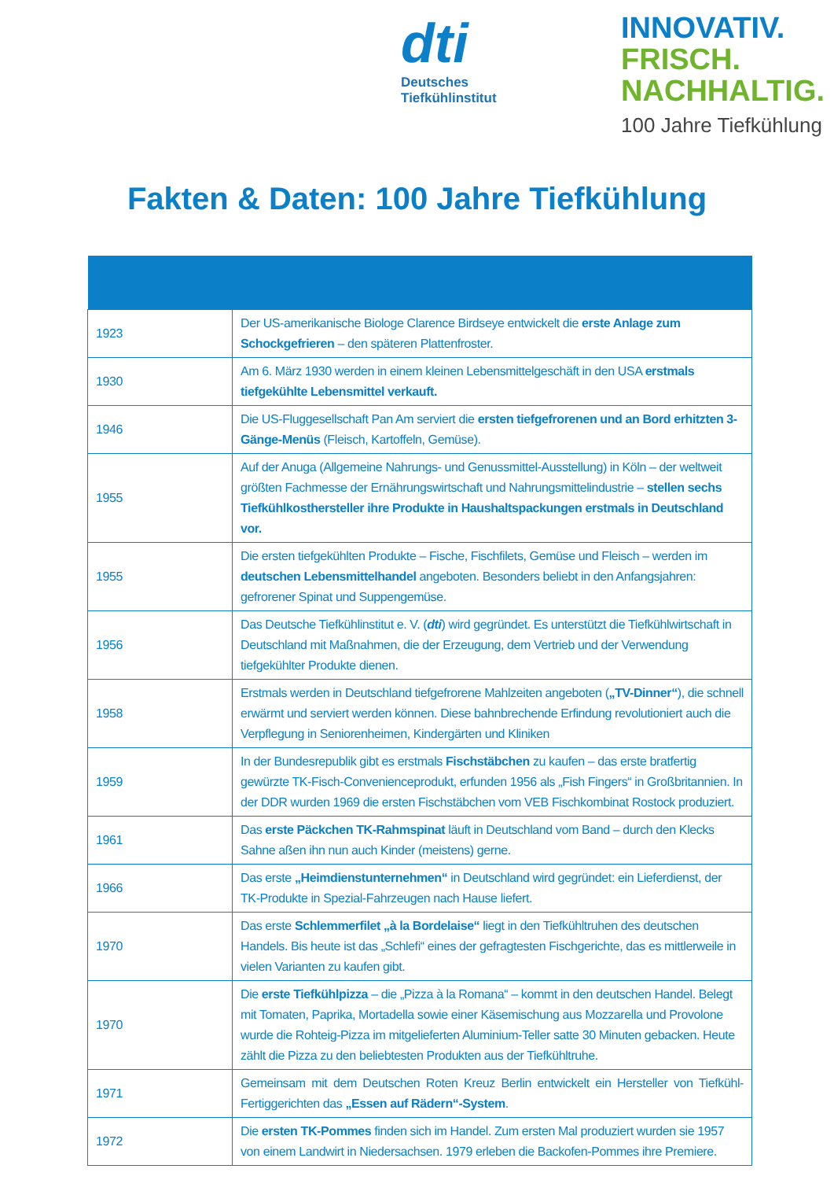dti
Deutsches
Tiefkühlinstitut
INNOVATIV.
FRISCH.
NACHHALTIG.
100 Jahre Tiefkühlung
Fakten & Daten: 100 Jahre Tiefkühlung
| 1923 | Der US-amerikanische Biologe Clarence Birdseye entwickelt die erste Anlage zum Schockgefrieren – den späteren Plattenfroster. |
| 1930 | Am 6. März 1930 werden in einem kleinen Lebensmittelgeschäft in den USA erstmals tiefgekühlte Lebensmittel verkauft. |
| 1946 | Die US-Fluggesellschaft Pan Am serviert die ersten tiefgefrorenen und an Bord erhitzten 3-Gänge-Menüs (Fleisch, Kartoffeln, Gemüse). |
| 1955 | Auf der Anuga (Allgemeine Nahrungs- und Genussmittel-Ausstellung) in Köln – der weltweit größten Fachmesse der Ernährungswirtschaft und Nahrungsmittelindustrie – stellen sechs Tiefkühlkosthersteller ihre Produkte in Haushaltspackungen erstmals in Deutschland vor. |
| 1955 | Die ersten tiefgekühlten Produkte – Fische, Fischfilets, Gemüse und Fleisch – werden im deutschen Lebensmittelhandel angeboten. Besonders beliebt in den Anfangsjahren: gefrorener Spinat und Suppengemüse. |
| 1956 | Das Deutsche Tiefkühlinstitut e. V. ( dti ) wird gegründet. Es unterstützt die Tiefkühlwirtschaft in Deutschland mit Maßnahmen, die der Erzeugung, dem Vertrieb und der Verwendung tiefgekühlter Produkte dienen. |
| 1958 | Erstmals werden in Deutschland tiefgefrorene Mahlzeiten angeboten ( „TV-Dinner“ ), die schnell erwärmt und serviert werden können. Diese bahnbrechende Erfindung revolutioniert auch die Verpflegung in Seniorenheimen, Kindergärten und Kliniken |
| 1959 | In der Bundesrepublik gibt es erstmals Fischstäbchen zu kaufen – das erste bratfertig gewürzte TK-Fisch-Convenienceprodukt, erfunden 1956 als „Fish Fingers“ in Großbritannien. In der DDR wurden 1969 die ersten Fischstäbchen vom VEB Fischkombinat Rostock produziert. |
| 1961 | Das erste Päckchen TK-Rahmspinat läuft in Deutschland vom Band – durch den Klecks Sahne aßen ihn nun auch Kinder (meistens) gerne. |
| 1966 | Das erste „Heimdienstunternehmen“ in Deutschland wird gegründet: ein Lieferdienst, der TK-Produkte in Spezial-Fahrzeugen nach Hause liefert. |
| 1970 | Das erste Schlemmerfilet „à la Bordelaise“ liegt in den Tiefkühltruhen des deutschen Handels. Bis heute ist das „Schlefi“ eines der gefragtesten Fischgerichte, das es mittlerweile in vielen Varianten zu kaufen gibt. |
| 1970 | Die erste Tiefkühlpizza – die „Pizza à la Romana“ – kommt in den deutschen Handel. Belegt mit Tomaten, Paprika, Mortadella sowie einer Käsemischung aus Mozzarella und Provolone wurde die Rohteig-Pizza im mitgelieferten Aluminium-Teller satte 30 Minuten gebacken. Heute zählt die Pizza zu den beliebtesten Produkten aus der Tiefkühltruhe. |
| 1971 | Gemeinsam mit dem Deutschen Roten Kreuz Berlin entwickelt ein Hersteller von Tiefkühl-Fertiggerichten das „Essen auf Rädern“-System . |
| 1972 | Die ersten TK-Pommes finden sich im Handel. Zum ersten Mal produziert wurden sie 1957 von einem Landwirt in Niedersachsen. 1979 erleben die Backofen-Pommes ihre Premiere. |